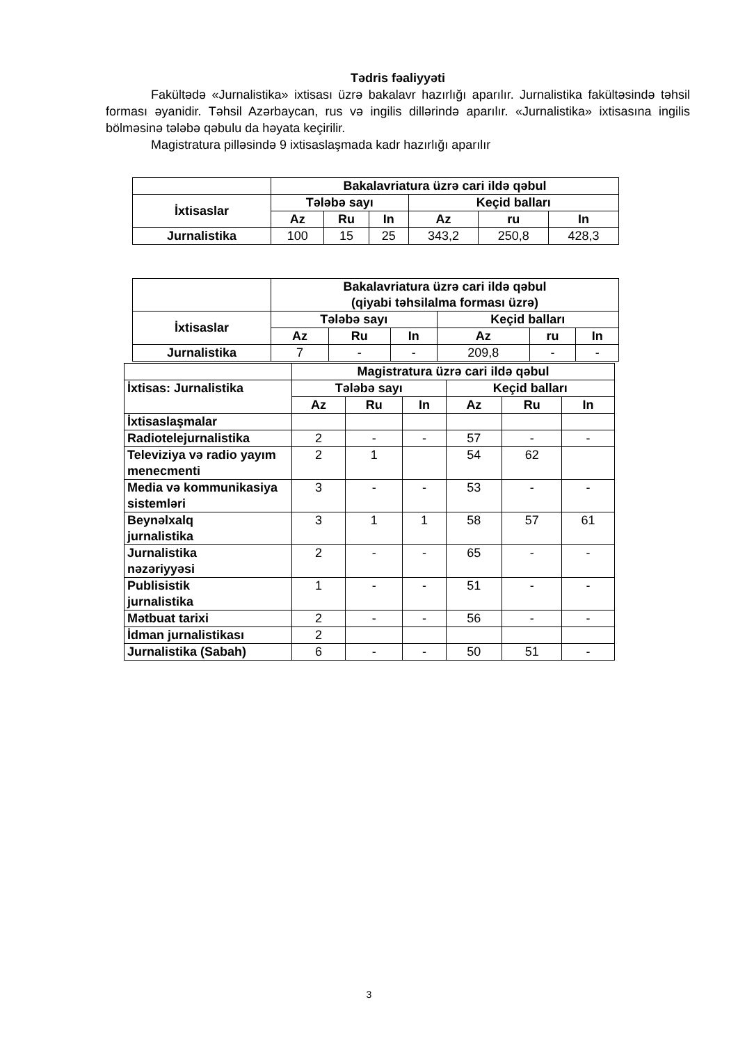Tədris fəaliyyəti
Fakültədə «Jurnalistika» ixtisası üzrə bakalavr hazırlığı aparılır. Jurnalistika fakültəsində təhsil forması əyanidir. Təhsil Azərbaycan, rus və ingilis dillərində aparılır. «Jurnalistika» ixtisasına ingilis bölməsinə tələbə qəbulu da həyata keçirilir.
Magistratura pilləsində 9 ixtisaslaşmada kadr hazırlığı aparılır
| | Bakalavriatura üzrə cari ildə qəbul | | | | | |
| --- | --- | --- | --- | --- | --- | --- |
| İxtisaslar | Tələbə sayı | | | Keçid balları | | |
| | Az | Ru | In | Az | ru | In |
| Jurnalistika | 100 | 15 | 25 | 343,2 | 250,8 | 428,3 |
| | Bakalavriatura üzrə cari ildə qəbul (qiyabi təhsilalma forması üzrə) | | | | | |
| --- | --- | --- | --- | --- | --- | --- |
| İxtisaslar | Tələbə sayı | | | Keçid balları | | |
| | Az | Ru | In | Az | ru | In |
| Jurnalistika | 7 | - | - | 209,8 | - | - |
| | Magistratura üzrə cari ildə qəbul | | | | | |
| İxtisas: Jurnalistika | Tələbə sayı | | | Keçid balları | | |
| | Az | Ru | In | Az | Ru | In |
| İxtisaslaşmalar | | | | | | |
| Radiotelejurnalistika | 2 | - | - | 57 | - | - |
| Televiziya və radio yayım menecmenti | 2 | 1 | | 54 | 62 | |
| Media və kommunikasiya sistemləri | 3 | - | - | 53 | - | - |
| Beynəlxalq jurnalistika | 3 | 1 | 1 | 58 | 57 | 61 |
| Jurnalistika nəzəriyyəsi | 2 | - | - | 65 | - | - |
| Publisistik jurnalistika | 1 | - | - | 51 | - | - |
| Mətbuat tarixi | 2 | - | - | 56 | - | - |
| İdman jurnalistikası | 2 | | | | | |
| Jurnalistika (Sabah) | 6 | - | - | 50 | 51 | - |
3